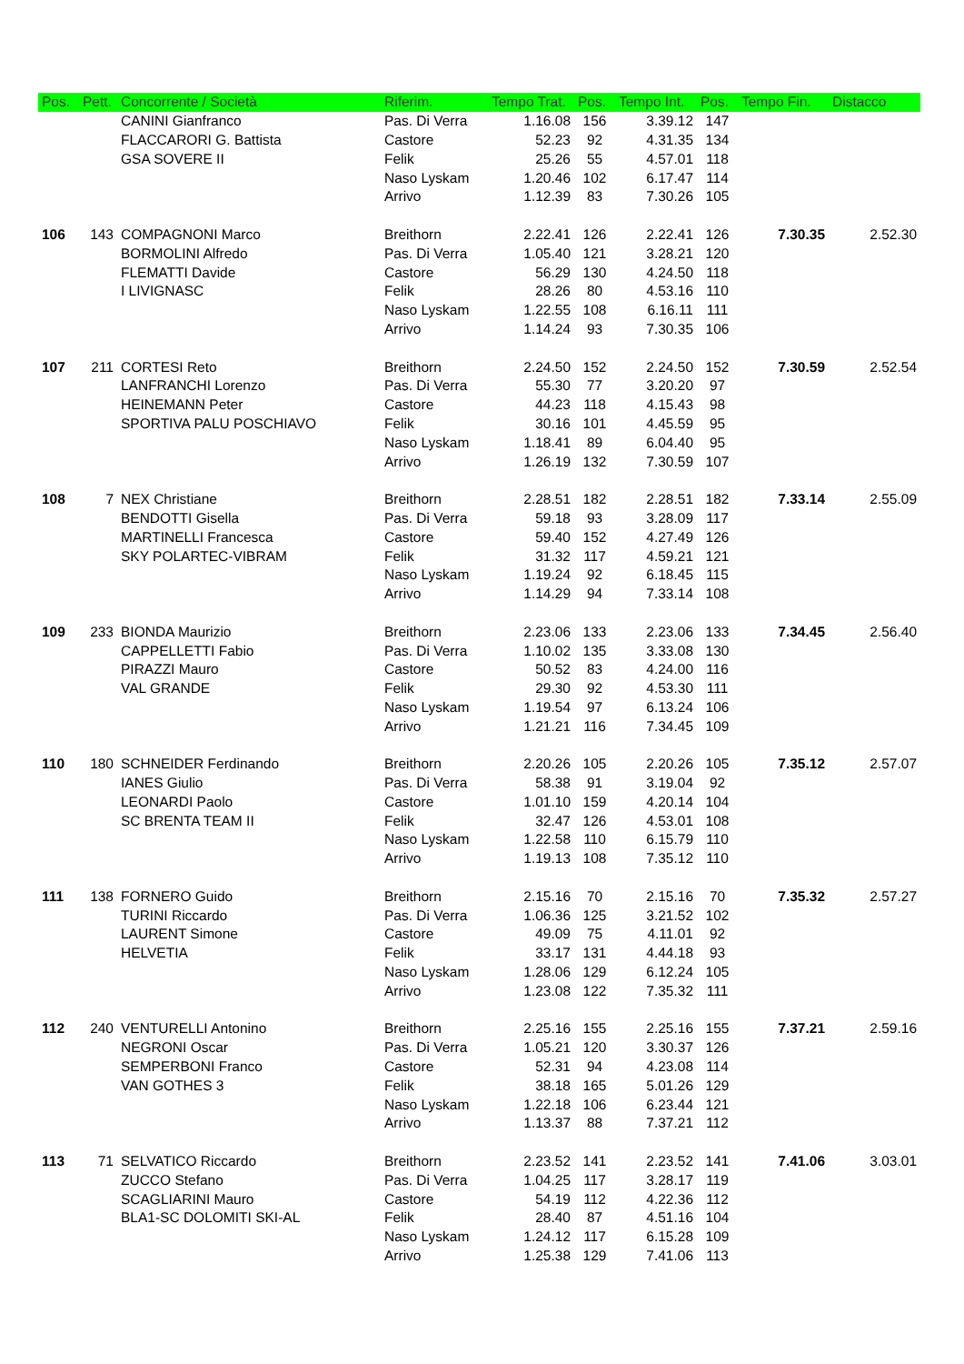| Pos. | Pett. | Concorrente / Società | Riferim. | Tempo Trat. | Pos. | Tempo Int. | Pos. | Tempo Fin. | Distacco |
| --- | --- | --- | --- | --- | --- | --- | --- | --- | --- |
| | | CANINI Gianfranco | Pas. Di Verra | 1.16.08 | 156 | 3.39.12 | 147 | | |
| | | FLACCARORI G. Battista | Castore | 52.23 | 92 | 4.31.35 | 134 | | |
| | | GSA SOVERE II | Felik | 25.26 | 55 | 4.57.01 | 118 | | |
| | | | Naso Lyskam | 1.20.46 | 102 | 6.17.47 | 114 | | |
| | | | Arrivo | 1.12.39 | 83 | 7.30.26 | 105 | | |
| 106 | 143 | COMPAGNONI Marco | Breithorn | 2.22.41 | 126 | 2.22.41 | 126 | 7.30.35 | 2.52.30 |
| | | BORMOLINI Alfredo | Pas. Di Verra | 1.05.40 | 121 | 3.28.21 | 120 | | |
| | | FLEMATTI Davide | Castore | 56.29 | 130 | 4.24.50 | 118 | | |
| | | I LIVIGNASC | Felik | 28.26 | 80 | 4.53.16 | 110 | | |
| | | | Naso Lyskam | 1.22.55 | 108 | 6.16.11 | 111 | | |
| | | | Arrivo | 1.14.24 | 93 | 7.30.35 | 106 | | |
| 107 | 211 | CORTESI Reto | Breithorn | 2.24.50 | 152 | 2.24.50 | 152 | 7.30.59 | 2.52.54 |
| | | LANFRANCHI Lorenzo | Pas. Di Verra | 55.30 | 77 | 3.20.20 | 97 | | |
| | | HEINEMANN Peter | Castore | 44.23 | 118 | 4.15.43 | 98 | | |
| | | SPORTIVA PALU POSCHIAVO | Felik | 30.16 | 101 | 4.45.59 | 95 | | |
| | | | Naso Lyskam | 1.18.41 | 89 | 6.04.40 | 95 | | |
| | | | Arrivo | 1.26.19 | 132 | 7.30.59 | 107 | | |
| 108 | 7 | NEX Christiane | Breithorn | 2.28.51 | 182 | 2.28.51 | 182 | 7.33.14 | 2.55.09 |
| | | BENDOTTI Gisella | Pas. Di Verra | 59.18 | 93 | 3.28.09 | 117 | | |
| | | MARTINELLI Francesca | Castore | 59.40 | 152 | 4.27.49 | 126 | | |
| | | SKY POLARTEC-VIBRAM | Felik | 31.32 | 117 | 4.59.21 | 121 | | |
| | | | Naso Lyskam | 1.19.24 | 92 | 6.18.45 | 115 | | |
| | | | Arrivo | 1.14.29 | 94 | 7.33.14 | 108 | | |
| 109 | 233 | BIONDA Maurizio | Breithorn | 2.23.06 | 133 | 2.23.06 | 133 | 7.34.45 | 2.56.40 |
| | | CAPPELLETTI Fabio | Pas. Di Verra | 1.10.02 | 135 | 3.33.08 | 130 | | |
| | | PIRAZZI Mauro | Castore | 50.52 | 83 | 4.24.00 | 116 | | |
| | | VAL GRANDE | Felik | 29.30 | 92 | 4.53.30 | 111 | | |
| | | | Naso Lyskam | 1.19.54 | 97 | 6.13.24 | 106 | | |
| | | | Arrivo | 1.21.21 | 116 | 7.34.45 | 109 | | |
| 110 | 180 | SCHNEIDER Ferdinando | Breithorn | 2.20.26 | 105 | 2.20.26 | 105 | 7.35.12 | 2.57.07 |
| | | IANES Giulio | Pas. Di Verra | 58.38 | 91 | 3.19.04 | 92 | | |
| | | LEONARDI Paolo | Castore | 1.01.10 | 159 | 4.20.14 | 104 | | |
| | | SC BRENTA TEAM II | Felik | 32.47 | 126 | 4.53.01 | 108 | | |
| | | | Naso Lyskam | 1.22.58 | 110 | 6.15.79 | 110 | | |
| | | | Arrivo | 1.19.13 | 108 | 7.35.12 | 110 | | |
| 111 | 138 | FORNERO Guido | Breithorn | 2.15.16 | 70 | 2.15.16 | 70 | 7.35.32 | 2.57.27 |
| | | TURINI Riccardo | Pas. Di Verra | 1.06.36 | 125 | 3.21.52 | 102 | | |
| | | LAURENT Simone | Castore | 49.09 | 75 | 4.11.01 | 92 | | |
| | | HELVETIA | Felik | 33.17 | 131 | 4.44.18 | 93 | | |
| | | | Naso Lyskam | 1.28.06 | 129 | 6.12.24 | 105 | | |
| | | | Arrivo | 1.23.08 | 122 | 7.35.32 | 111 | | |
| 112 | 240 | VENTURELLI Antonino | Breithorn | 2.25.16 | 155 | 2.25.16 | 155 | 7.37.21 | 2.59.16 |
| | | NEGRONI Oscar | Pas. Di Verra | 1.05.21 | 120 | 3.30.37 | 126 | | |
| | | SEMPERBONI Franco | Castore | 52.31 | 94 | 4.23.08 | 114 | | |
| | | VAN GOTHES 3 | Felik | 38.18 | 165 | 5.01.26 | 129 | | |
| | | | Naso Lyskam | 1.22.18 | 106 | 6.23.44 | 121 | | |
| | | | Arrivo | 1.13.37 | 88 | 7.37.21 | 112 | | |
| 113 | 71 | SELVATICO Riccardo | Breithorn | 2.23.52 | 141 | 2.23.52 | 141 | 7.41.06 | 3.03.01 |
| | | ZUCCO Stefano | Pas. Di Verra | 1.04.25 | 117 | 3.28.17 | 119 | | |
| | | SCAGLIARINI Mauro | Castore | 54.19 | 112 | 4.22.36 | 112 | | |
| | | BLA1-SC DOLOMITI SKI-AL | Felik | 28.40 | 87 | 4.51.16 | 104 | | |
| | | | Naso Lyskam | 1.24.12 | 117 | 6.15.28 | 109 | | |
| | | | Arrivo | 1.25.38 | 129 | 7.41.06 | 113 | | |